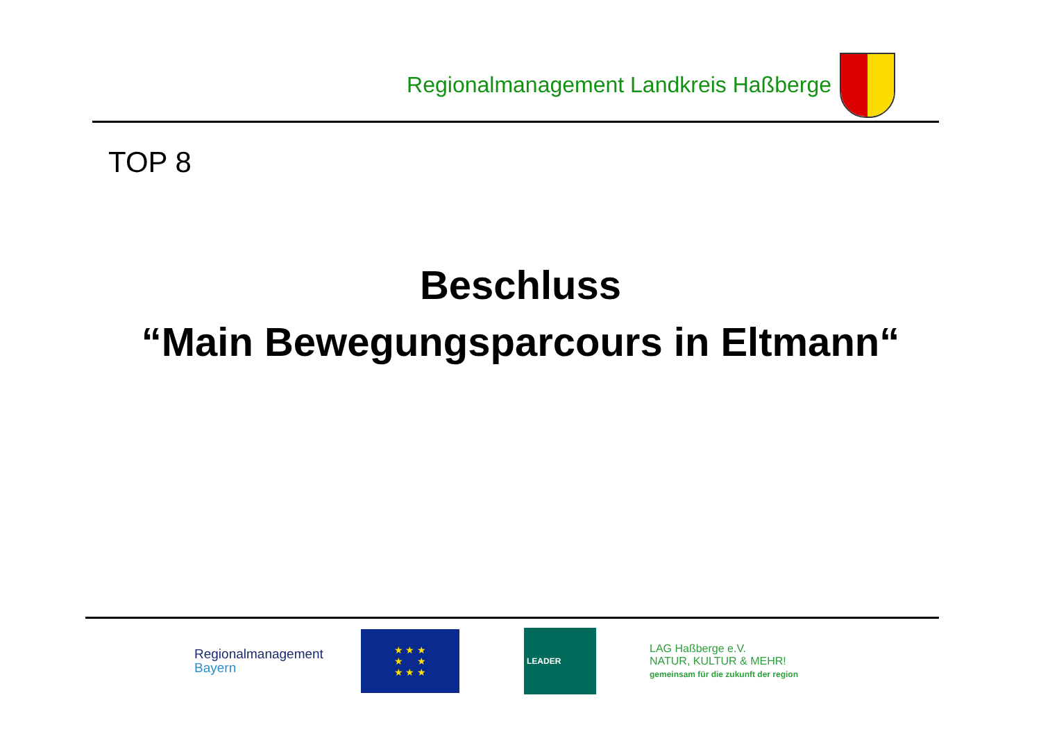Regionalmanagement Landkreis Haßberge
TOP 8
Beschluss
“Main Bewegungsparcours in Eltmann“
Regionalmanagement
Bayern
★ ★ ★
★ ★
★ ★ ★
LEADER
LAG Haßberge e.V.
NATUR, KULTUR & MEHR!
gemeinsam für die zukunft der region